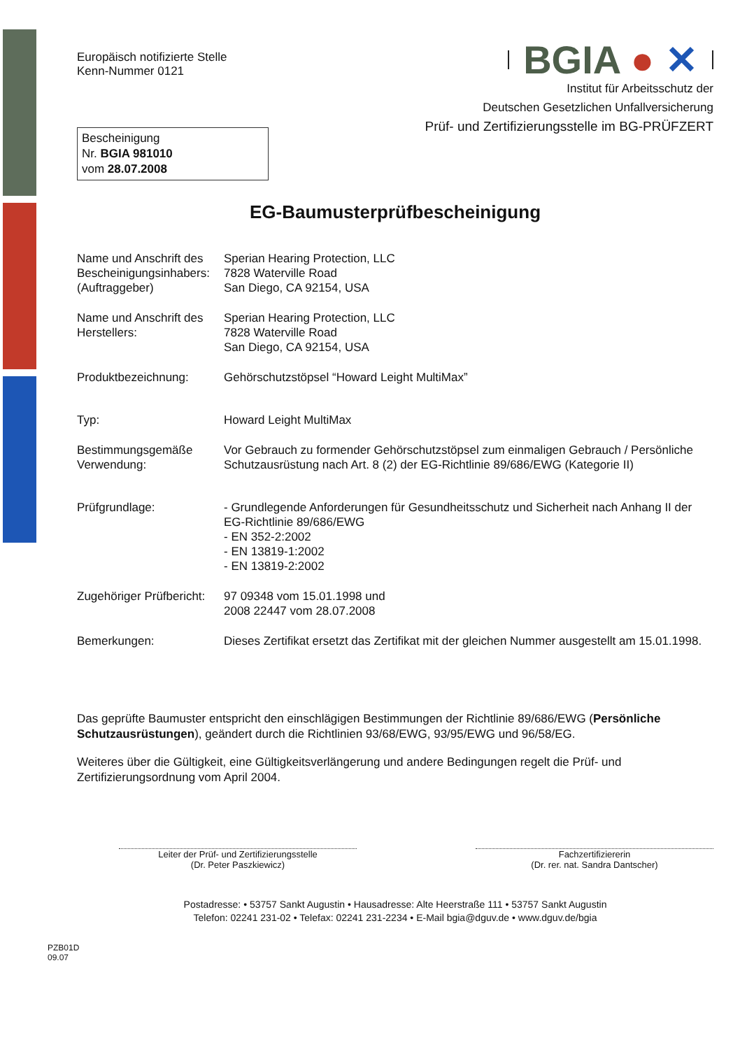Europäisch notifizierte Stelle
Kenn-Nummer 0121
Bescheinigung
Nr. BGIA 981010
vom 28.07.2008
BGIA ● ✕
Institut für Arbeitsschutz der
Deutschen Gesetzlichen Unfallversicherung
Prüf- und Zertifizierungsstelle im BG-PRÜFZERT
EG-Baumusterprüfbescheinigung
Name und Anschrift des Bescheinigungsinhabers: (Auftraggeber)
Sperian Hearing Protection, LLC
7828 Waterville Road
San Diego, CA 92154, USA
Name und Anschrift des Herstellers:
Sperian Hearing Protection, LLC
7828 Waterville Road
San Diego, CA 92154, USA
Produktbezeichnung: Gehörschutzstöpsel “Howard Leight MultiMax”
Typ: Howard Leight MultiMax
Bestimmungsgemäße Verwendung:
Vor Gebrauch zu formender Gehörschutzstöpsel zum einmaligen Gebrauch / Persönliche Schutzausrüstung nach Art. 8 (2) der EG-Richtlinie 89/686/EWG (Kategorie II)
Prüfgrundlage: - Grundlegende Anforderungen für Gesundheitsschutz und Sicherheit nach Anhang II der EG-Richtlinie 89/686/EWG
- EN 352-2:2002
- EN 13819-1:2002
- EN 13819-2:2002
Zugehöriger Prüfbericht:
97 09348 vom 15.01.1998 und
2008 22447 vom 28.07.2008
Bemerkungen: Dieses Zertifikat ersetzt das Zertifikat mit der gleichen Nummer ausgestellt am 15.01.1998.
Das geprüfte Baumuster entspricht den einschlägigen Bestimmungen der Richtlinie 89/686/EWG (Persönliche Schutzausrüstungen), geändert durch die Richtlinien 93/68/EWG, 93/95/EWG und 96/58/EG.
Weiteres über die Gültigkeit, eine Gültigkeitsverlängerung und andere Bedingungen regelt die Prüf- und Zertifizierungsordnung vom April 2004.
Leiter der Prüf- und Zertifizierungsstelle
(Dr. Peter Paszkiewicz)
Fachzertifiziererin
(Dr. rer. nat. Sandra Dantscher)
Postadresse: • 53757 Sankt Augustin • Hausadresse: Alte Heerstraße 111 • 53757 Sankt Augustin
Telefon: 02241 231-02 • Telefax: 02241 231-2234 • E-Mail bgia@dguv.de • www.dguv.de/bgia
PZB01D
09.07